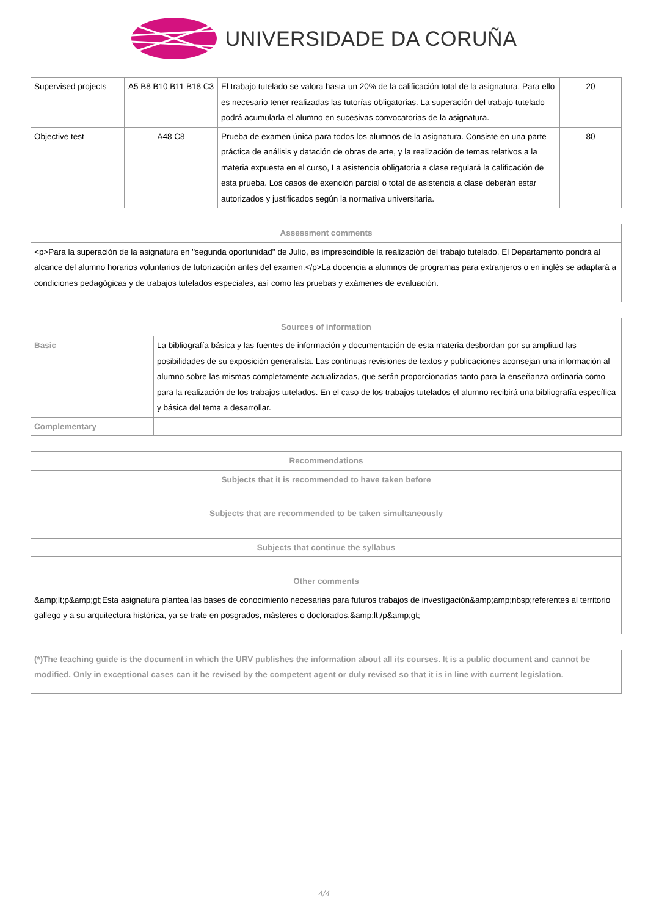UNIVERSIDADE DA CORUÑA
| Supervised projects | A5 B8 B10 B11 B18 C3 | El trabajo tutelado se valora hasta un 20% de la calificación total de la asignatura. Para ello es necesario tener realizadas las tutorías obligatorias. La superación del trabajo tutelado podrá acumularla el alumno en sucesivas convocatorias de la asignatura. | 20 |
| Objective test | A48 C8 | Prueba de examen única para todos los alumnos de la asignatura. Consiste en una parte práctica de análisis y datación de obras de arte, y la realización de temas relativos a la materia expuesta en el curso, La asistencia obligatoria a clase regulará la calificación de esta prueba. Los casos de exención parcial o total de asistencia a clase deberán estar autorizados y justificados según la normativa universitaria. | 80 |
| Assessment comments |
| --- |
| <p>Para la superación de la asignatura en "segunda oportunidad" de Julio, es imprescindible la realización del trabajo tutelado. El Departamento pondrá al alcance del alumno horarios voluntarios de tutorización antes del examen.</p>La docencia a alumnos de programas para extranjeros o en inglés se adaptará a condiciones pedagógicas y de trabajos tutelados especiales, así como las pruebas y exámenes de evaluación. |
| Sources of information | |
| --- | --- |
| Basic | La bibliografía básica y las fuentes de información y documentación de esta materia desbordan por su amplitud las posibilidades de su exposición generalista. Las continuas revisiones de textos y publicaciones aconsejan una información al alumno sobre las mismas completamente actualizadas, que serán proporcionadas tanto para la enseñanza ordinaria como para la realización de los trabajos tutelados. En el caso de los trabajos tutelados el alumno recibirá una bibliografía específica y básica del tema a desarrollar. |
| Complementary | |
| Recommendations |
| --- |
| Subjects that it is recommended to have taken before |
| Subjects that are recommended to be taken simultaneously |
| Subjects that continue the syllabus |
| Other comments |
| &amp;lt;p&amp;gt;Esta asignatura plantea las bases de conocimiento necesarias para futuros trabajos de investigación&amp;amp;nbsp;referentes al territorio gallego y a su arquitectura histórica, ya se trate en posgrados, másteres o doctorados.&amp;lt;/p&amp;gt; |
| (*)The teaching guide is the document in which the URV publishes the information about all its courses. It is a public document and cannot be modified. Only in exceptional cases can it be revised by the competent agent or duly revised so that it is in line with current legislation. |
4/4